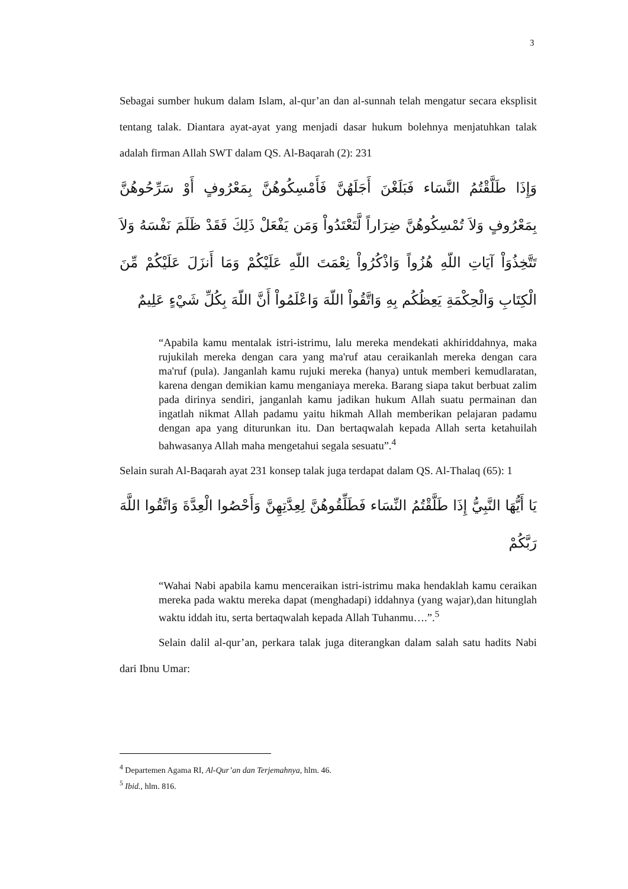3
Sebagai sumber hukum dalam Islam, al-qur’an dan al-sunnah telah mengatur secara eksplisit tentang talak. Diantara ayat-ayat yang menjadi dasar hukum bolehnya menjatuhkan talak adalah firman Allah SWT dalam QS. Al-Baqarah (2): 231
وَإِذَا طَلَّقْتُمُ النَّسَاء فَبَلَغْنَ أَجَلَهُنَّ فَأَمْسِكُوهُنَّ بِمَعْرُوفٍ أَوْ سَرِّحُوهُنَّ بِمَعْرُوفٍ وَلاَ تُمْسِكُوهُنَّ ضِرَاراً لَّتَعْتَدُواْ وَمَن يَفْعَلْ ذَلِكَ فَقَدْ ظَلَمَ نَفْسَهُ وَلاَ تَتَّخِذُوَاْ آيَاتِ اللّهِ هُزُواً وَاذْكُرُواْ نِعْمَتَ اللّهِ عَلَيْكُمْ وَمَا أَنزَلَ عَلَيْكُمْ مِّنَ الْكِتَابِ وَالْحِكْمَةِ يَعِظُكُم بِهِ وَاتَّقُواْ اللّهَ وَاعْلَمُواْ أَنَّ اللّهَ بِكُلِّ شَيْءٍ عَلِيمٌ
“Apabila kamu mentalak istri-istrimu, lalu mereka mendekati akhiriddahnya, maka rujukilah mereka dengan cara yang ma'ruf atau ceraikanlah mereka dengan cara ma'ruf (pula). Janganlah kamu rujuki mereka (hanya) untuk memberi kemudlaratan, karena dengan demikian kamu menganiaya mereka. Barang siapa takut berbuat zalim pada dirinya sendiri, janganlah kamu jadikan hukum Allah suatu permainan dan ingatlah nikmat Allah padamu yaitu hikmah Allah memberikan pelajaran padamu dengan apa yang diturunkan itu. Dan bertaqwalah kepada Allah serta ketahuilah bahwasanya Allah maha mengetahui segala sesuatu”.<sup>4</sup>
Selain surah Al-Baqarah ayat 231 konsep talak juga terdapat dalam QS. Al-Thalaq (65): 1
يَا أَيُّهَا النَّبِيُّ إِذَا طَلَّقْتُمُ النِّسَاء فَطَلِّقُوهُنَّ لِعِدَّتِهِنَّ وَأَحْصُوا الْعِدَّةَ وَاتَّقُوا اللَّهَ رَبَّكُمْ
“Wahai Nabi apabila kamu menceraikan istri-istrimu maka hendaklah kamu ceraikan mereka pada waktu mereka dapat (menghadapi) iddahnya (yang wajar),dan hitunglah waktu iddah itu, serta bertaqwalah kepada Allah Tuhanmu….”.<sup>5</sup>
Selain dalil al-qur’an, perkara talak juga diterangkan dalam salah satu hadits Nabi dari Ibnu Umar:
<sup>4</sup> Departemen Agama RI, Al-Qur’an dan Terjemahnya, hlm. 46.
<sup>5</sup> Ibid., hlm. 816.